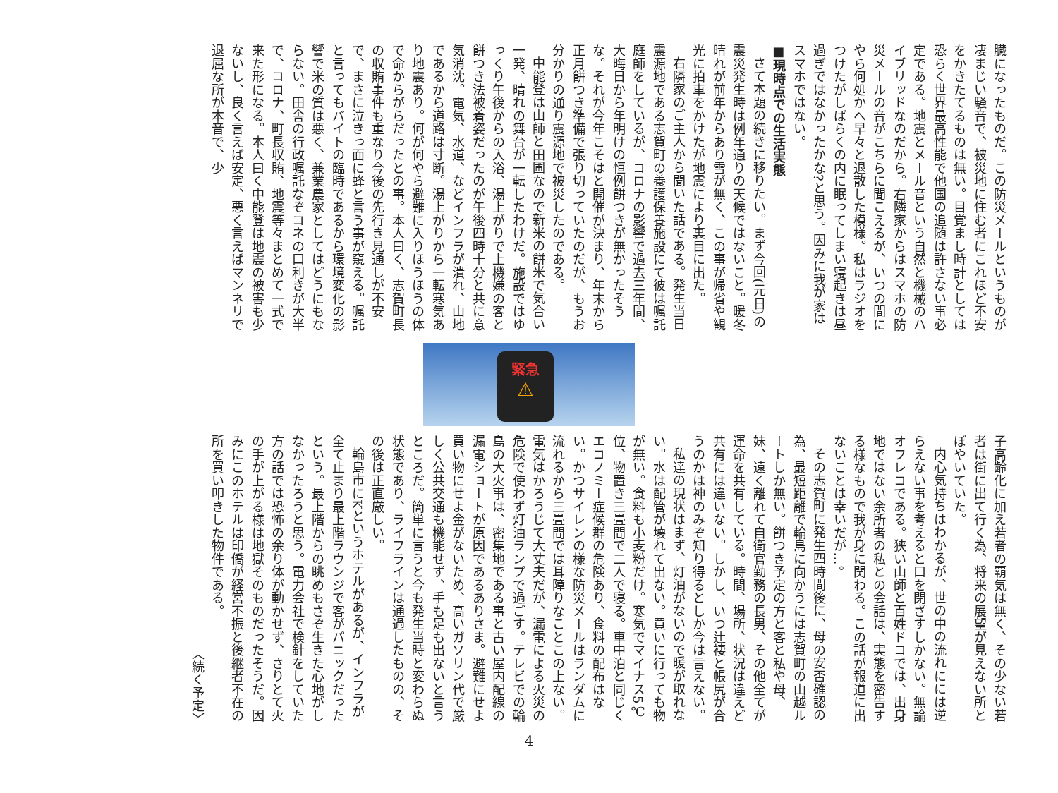臓になったものだ。この防災メールというものが凄まじい騒音で、被災地に住む者にこれほど不安をかきたてるものは無い。目覚まし時計としては恐らく世界最高性能で他国の追随は許さない事必定である。地震とメール音という自然と機械のハイブリッドなのだから。右隣家からはスマホの防災メールの音がこちらに聞こえるが、いつの間にやら何処かへ早々と退散した模様。私はラジオをつけたがしばらくの内に眠ってしまい寝起きは昼過ぎではなかったかな?と思う。因みに我が家はスマホではない。
■現時点での生活実態
さて本題の続きに移りたい。まず今回(元日)の震災発生時は例年通りの天候ではないこと。暖冬晴れが前年からあり雪が無く、この事が帰省や観光に拍車をかけたが地震により裏目に出た。
右隣家のご主人から聞いた話である。発生当日震源地である志賀町の養護保養施設にて彼は嘱託庭師をしているが、コロナの影響で過去三年間、大晦日から年明けの恒例餅つきが無かったそうな。それが今年こそはと開催が決まり、年末から正月餅つき準備で張り切っていたのだが、もうお分かりの通り震源地で被災したのである。
中能登は山師と田圃なので新米の餅米で気合い一発、晴れの舞台が一転したわけだ。施設ではゆっくり午後からの入浴、湯上がりで上機嫌の客と餅つき法被着姿だったのが午後四時十分と共に意気消沈。電気、水道、などインフラが潰れ、山地であるから道路は寸断。湯上がりから一転寒気あり地震あり。何が何やら避難に入りほうほうの体で命からがらだったとの事。本人曰く、志賀町長の収賄事件も重なり今後の先行き見通しが不安で、まさに泣きっ面に蜂と言う事が窺える。嘱託と言ってもバイトの臨時であるから環境変化の影響で米の質は悪く、兼業農家としてはどうにもならない。田舎の行政嘱託なぞコネの口利きが大半で、コロナ、町長収賄、地震等々まとめて一式で来た形になる。本人曰く中能登は地震の被害も少ないし、良く言えば安定、悪く言えばマンネリで退屈な所が本音で、少
緊急
⚠
子高齢化に加え若者の覇気は無く、その少ない若者は街に出て行く為、将来の展望が見えない所とぼやいていた。
内心気持ちはわかるが、世の中の流れにには逆らえない事を考えると口を閉ざすしかない。無論オフレコである。狭い山師と百姓ドコでは、出身地ではない余所者の私との会話は、実態を密告する様なもので我が身に関わる。この話が報道に出ないことは幸いだが…。
その志賀町に発生四時間後に、母の安否確認の為、最短距離で輪島に向かうには志賀町の山越ルートしか無い。餅つき予定の方と客と私や母、妹、遠く離れて自衛官勤務の長男、その他全てが運命を共有している。時間、場所、状況は違えど共有には違いない。しかし、いつ辻褄と帳尻が合うのかは神のみぞ知り得るとしか今は言えない。
私達の現状はまず、灯油がないので暖が取れない。水は配管が壊れて出ない。買いに行っても物が無い。食料も小麦粉だけ。寒気でマイナス5℃位、物置き三畳間で二人で寝る。車中泊と同じくエコノミー症候群の危険あり、食料の配布はない。かつサイレンの様な防災メールはランダムに流れるから三畳間では耳障りなことこの上ない。電気はかろうじて大丈夫だが、漏電による火災の危険で使わず灯油ランプで過ごす。テレビでの輪島の大火事は、密集地である事と古い屋内配線の漏電ショートが原因であるありさま。避難にせよ買い物にせよ金がないため、高いガソリン代で厳しく公共交通も機能せず、手も足も出ないと言うところだ。簡単に言うと今も発生当時と変わらぬ状態であり、ライフラインは通過したものの、その後は正直厳しい。
輪島市にKというホテルがあるが、インフラが全て止まり最上階ラウンジで客がパニックだったという。最上階からの眺めもさぞ生きた心地がしなかったろうと思う。電力会社で検針をしていた方の話では恐怖の余り体が動かせず、さりとて火の手が上がる様は地獄そのものだったそうだ。因みにこのホテルは印僑が経営不振と後継者不在の所を買い叩きした物件である。
〈続く予定〉
4